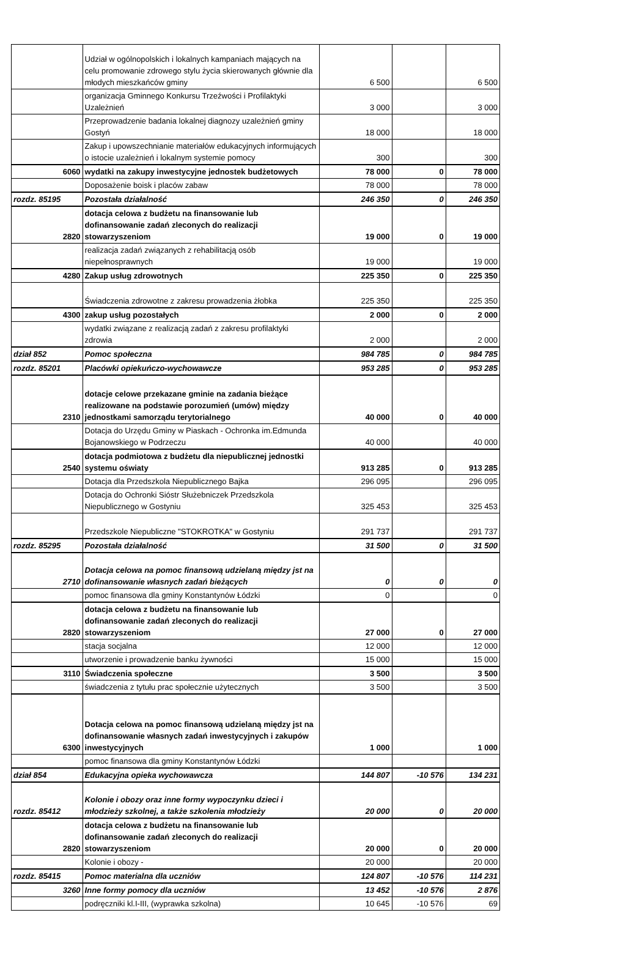| | Udział w ogólnopolskich i lokalnych kampaniach mających na celu promowanie zdrowego stylu życia skierowanych głównie dla młodych mieszkańców gminy | 6 500 | | 6 500 |
| | organizacja Gminnego Konkursu Trzeźwości i Profilaktyki Uzależnień | 3 000 | | 3 000 |
| | Przeprowadzenie badania lokalnej diagnozy uzależnień gminy Gostyń | 18 000 | | 18 000 |
| | Zakup i upowszechnianie materiałów edukacyjnych informujących o istocie uzależnień i lokalnym systemie pomocy | 300 | | 300 |
| 6060 | wydatki na zakupy inwestycyjne jednostek budżetowych | 78 000 | 0 | 78 000 |
| | Doposażenie boisk i placów zabaw | 78 000 | | 78 000 |
| rozdz. 85195 | Pozostała działalność | 246 350 | 0 | 246 350 |
| 2820 | dotacja celowa z budżetu na finansowanie lub dofinansowanie zadań zleconych do realizacji stowarzyszeniom | 19 000 | 0 | 19 000 |
| | realizacja zadań związanych z rehabilitacją osób niepełnosprawnych | 19 000 | | 19 000 |
| 4280 | Zakup usług zdrowotnych | 225 350 | 0 | 225 350 |
| | Świadczenia zdrowotne z zakresu prowadzenia żłobka | 225 350 | | 225 350 |
| 4300 | zakup usług pozostałych | 2 000 | 0 | 2 000 |
| | wydatki związane z realizacją zadań z zakresu profilaktyki zdrowia | 2 000 | | 2 000 |
| dział 852 | Pomoc społeczna | 984 785 | 0 | 984 785 |
| rozdz. 85201 | Placówki opiekuńczo-wychowawcze | 953 285 | 0 | 953 285 |
| 2310 | dotacje celowe przekazane gminie na zadania bieżące realizowane na podstawie porozumień (umów) między jednostkami samorządu terytorialnego | 40 000 | 0 | 40 000 |
| | Dotacja do Urzędu Gminy w Piaskach - Ochronka im.Edmunda Bojanowskiego w Podrzeczu | 40 000 | | 40 000 |
| 2540 | dotacja podmiotowa z budżetu dla niepublicznej jednostki systemu oświaty | 913 285 | 0 | 913 285 |
| | Dotacja dla Przedszkola Niepublicznego Bajka | 296 095 | | 296 095 |
| | Dotacja do Ochronki Sióstr Służebniczek Przedszkola Niepublicznego w Gostyniu | 325 453 | | 325 453 |
| | Przedszkole Niepubliczne "STOKROTKA" w Gostyniu | 291 737 | | 291 737 |
| rozdz. 85295 | Pozostała działalność | 31 500 | 0 | 31 500 |
| 2710 | Dotacja celowa na pomoc finansową udzielaną między jst na dofinansowanie własnych zadań bieżących | 0 | 0 | 0 |
| | pomoc finansowa dla gminy Konstantynów Łódzki | 0 | | 0 |
| 2820 | dotacja celowa z budżetu na finansowanie lub dofinansowanie zadań zleconych do realizacji stowarzyszeniom | 27 000 | 0 | 27 000 |
| | stacja socjalna | 12 000 | | 12 000 |
| | utworzenie i prowadzenie banku żywności | 15 000 | | 15 000 |
| 3110 | Świadczenia społeczne | 3 500 | | 3 500 |
| | świadczenia z tytułu prac społecznie użytecznych | 3 500 | | 3 500 |
| 6300 | Dotacja celowa na pomoc finansową udzielaną między jst na dofinansowanie własnych zadań inwestycyjnych i zakupów inwestycyjnych | 1 000 | | 1 000 |
| | pomoc finansowa dla gminy Konstantynów Łódzki | | | |
| dział 854 | Edukacyjna opieka wychowawcza | 144 807 | -10 576 | 134 231 |
| rozdz. 85412 | Kolonie i obozy oraz inne formy wypoczynku dzieci i młodzieży szkolnej, a także szkolenia młodzieży | 20 000 | 0 | 20 000 |
| 2820 | dotacja celowa z budżetu na finansowanie lub dofinansowanie zadań zleconych do realizacji stowarzyszeniom | 20 000 | 0 | 20 000 |
| | Kolonie i obozy - | 20 000 | | 20 000 |
| rozdz. 85415 | Pomoc materialna dla uczniów | 124 807 | -10 576 | 114 231 |
| 3260 | Inne formy pomocy dla uczniów | 13 452 | -10 576 | 2 876 |
| | podręczniki kl.I-III, (wyprawka szkolna) | 10 645 | -10 576 | 69 |